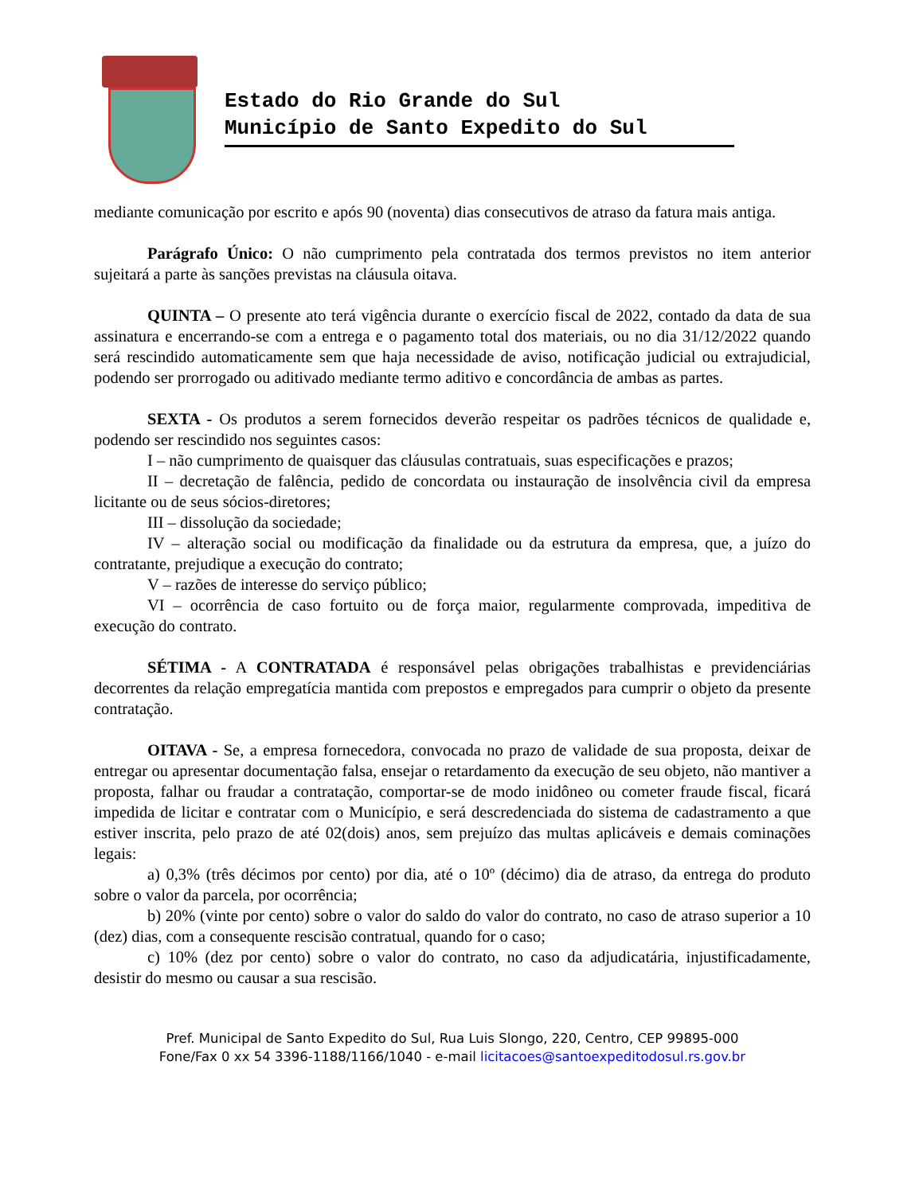Estado do Rio Grande do Sul
Município de Santo Expedito do Sul
mediante comunicação por escrito e após 90 (noventa) dias consecutivos de atraso da fatura mais antiga.
Parágrafo Único: O não cumprimento pela contratada dos termos previstos no item anterior sujeitará a parte às sanções previstas na cláusula oitava.
QUINTA – O presente ato terá vigência durante o exercício fiscal de 2022, contado da data de sua assinatura e encerrando-se com a entrega e o pagamento total dos materiais, ou no dia 31/12/2022 quando será rescindido automaticamente sem que haja necessidade de aviso, notificação judicial ou extrajudicial, podendo ser prorrogado ou aditivado mediante termo aditivo e concordância de ambas as partes.
SEXTA - Os produtos a serem fornecidos deverão respeitar os padrões técnicos de qualidade e, podendo ser rescindido nos seguintes casos:
I – não cumprimento de quaisquer das cláusulas contratuais, suas especificações e prazos;
II – decretação de falência, pedido de concordata ou instauração de insolvência civil da empresa licitante ou de seus sócios-diretores;
III – dissolução da sociedade;
IV – alteração social ou modificação da finalidade ou da estrutura da empresa, que, a juízo do contratante, prejudique a execução do contrato;
V – razões de interesse do serviço público;
VI – ocorrência de caso fortuito ou de força maior, regularmente comprovada, impeditiva de execução do contrato.
SÉTIMA - A CONTRATADA é responsável pelas obrigações trabalhistas e previdenciárias decorrentes da relação empregatícia mantida com prepostos e empregados para cumprir o objeto da presente contratação.
OITAVA - Se, a empresa fornecedora, convocada no prazo de validade de sua proposta, deixar de entregar ou apresentar documentação falsa, ensejar o retardamento da execução de seu objeto, não mantiver a proposta, falhar ou fraudar a contratação, comportar-se de modo inidôneo ou cometer fraude fiscal, ficará impedida de licitar e contratar com o Município, e será descredenciada do sistema de cadastramento a que estiver inscrita, pelo prazo de até 02(dois) anos, sem prejuízo das multas aplicáveis e demais cominações legais:
a) 0,3% (três décimos por cento) por dia, até o 10º (décimo) dia de atraso, da entrega do produto sobre o valor da parcela, por ocorrência;
b) 20% (vinte por cento) sobre o valor do saldo do valor do contrato, no caso de atraso superior a 10 (dez) dias, com a consequente rescisão contratual, quando for o caso;
c) 10% (dez por cento) sobre o valor do contrato, no caso da adjudicatária, injustificadamente, desistir do mesmo ou causar a sua rescisão.
Pref. Municipal de Santo Expedito do Sul, Rua Luis Slongo, 220, Centro, CEP 99895-000
Fone/Fax 0 xx 54 3396-1188/1166/1040 - e-mail licitacoes@santoexpeditodosul.rs.gov.br